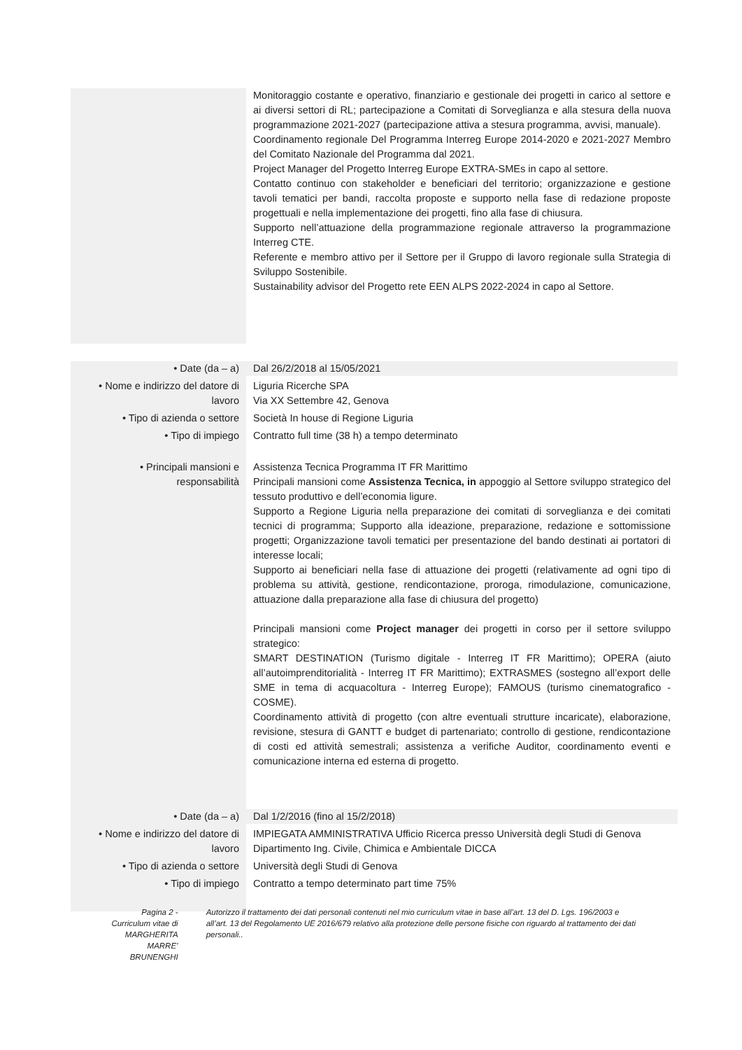| | Monitoraggio costante e operativo, finanziario e gestionale dei progetti in carico al settore e ai diversi settori di RL; partecipazione a Comitati di Sorveglianza e alla stesura della nuova programmazione 2021-2027 (partecipazione attiva a stesura programma, avvisi, manuale). Coordinamento regionale Del Programma Interreg Europe 2014-2020 e 2021-2027 Membro del Comitato Nazionale del Programma dal 2021. Project Manager del Progetto Interreg Europe EXTRA-SMEs in capo al settore. Contatto continuo con stakeholder e beneficiari del territorio; organizzazione e gestione tavoli tematici per bandi, raccolta proposte e supporto nella fase di redazione proposte progettuali e nella implementazione dei progetti, fino alla fase di chiusura. Supporto nell’attuazione della programmazione regionale attraverso la programmazione Interreg CTE. Referente e membro attivo per il Settore per il Gruppo di lavoro regionale sulla Strategia di Sviluppo Sostenibile. Sustainability advisor del Progetto rete EEN ALPS 2022-2024 in capo al Settore. |
| • Date (da – a) | Dal 26/2/2018 al 15/05/2021 |
| • Nome e indirizzo del datore di lavoro | Liguria Ricerche SPA Via XX Settembre 42, Genova |
| • Tipo di azienda o settore | Società In house di Regione Liguria |
| • Tipo di impiego | Contratto full time (38 h) a tempo determinato |
| • Principali mansioni e responsabilità | Assistenza Tecnica Programma IT FR Marittimo Principali mansioni come Assistenza Tecnica, in appoggio al Settore sviluppo strategico del tessuto produttivo e dell’economia ligure. Supporto a Regione Liguria nella preparazione dei comitati di sorveglianza e dei comitati tecnici di programma; Supporto alla ideazione, preparazione, redazione e sottomissione progetti; Organizzazione tavoli tematici per presentazione del bando destinati ai portatori di interesse locali; Supporto ai beneficiari nella fase di attuazione dei progetti (relativamente ad ogni tipo di problema su attività, gestione, rendicontazione, proroga, rimodulazione, comunicazione, attuazione dalla preparazione alla fase di chiusura del progetto) Principali mansioni come Project manager dei progetti in corso per il settore sviluppo strategico: SMART DESTINATION (Turismo digitale - Interreg IT FR Marittimo); OPERA (aiuto all’autoimprenditorialità - Interreg IT FR Marittimo); EXTRASMES (sostegno all’export delle SME in tema di acquacoltura - Interreg Europe); FAMOUS (turismo cinematografico - COSME). Coordinamento attività di progetto (con altre eventuali strutture incaricate), elaborazione, revisione, stesura di GANTT e budget di partenariato; controllo di gestione, rendicontazione di costi ed attività semestrali; assistenza a verifiche Auditor, coordinamento eventi e comunicazione interna ed esterna di progetto. |
| • Date (da – a) | Dal 1/2/2016 (fino al 15/2/2018) |
| • Nome e indirizzo del datore di lavoro | IMPIEGATA AMMINISTRATIVA Ufficio Ricerca presso Università degli Studi di Genova Dipartimento Ing. Civile, Chimica e Ambientale DICCA |
| • Tipo di azienda o settore | Università degli Studi di Genova |
| • Tipo di impiego | Contratto a tempo determinato part time 75% |
Pagina 2 - Curriculum vitae di MARGHERITA MARRE’ BRUNENGHI
Autorizzo il trattamento dei dati personali contenuti nel mio curriculum vitae in base all’art. 13 del D. Lgs. 196/2003 e all’art. 13 del Regolamento UE 2016/679 relativo alla protezione delle persone fisiche con riguardo al trattamento dei dati personali..